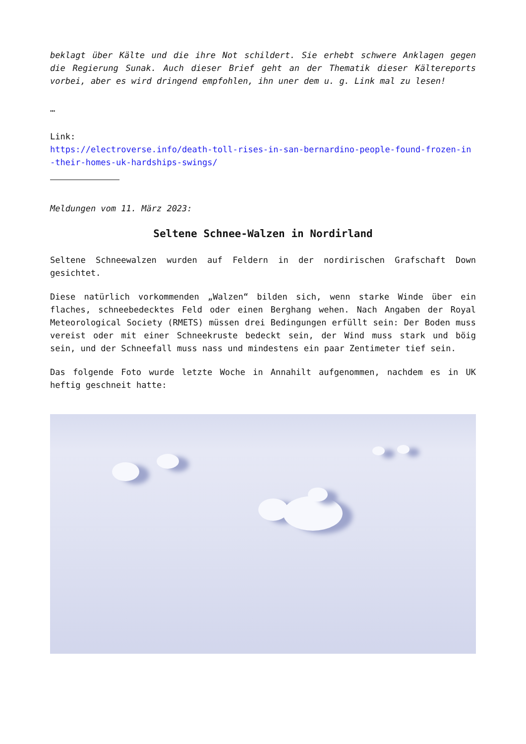beklagt über Kälte und die ihre Not schildert. Sie erhebt schwere Anklagen gegen die Regierung Sunak. Auch dieser Brief geht an der Thematik dieser Kältereports vorbei, aber es wird dringend empfohlen, ihn uner dem u. g. Link mal zu lesen!
…
Link:
https://electroverse.info/death-toll-rises-in-san-bernardino-people-found-frozen-in-their-homes-uk-hardships-swings/
Meldungen vom 11. März 2023:
Seltene Schnee-Walzen in Nordirland
Seltene Schneewalzen wurden auf Feldern in der nordirischen Grafschaft Down gesichtet.
Diese natürlich vorkommenden „Walzen“ bilden sich, wenn starke Winde über ein flaches, schneebedecktes Feld oder einen Berghang wehen. Nach Angaben der Royal Meteorological Society (RMETS) müssen drei Bedingungen erfüllt sein: Der Boden muss vereist oder mit einer Schneekruste bedeckt sein, der Wind muss stark und böig sein, und der Schneefall muss nass und mindestens ein paar Zentimeter tief sein.
Das folgende Foto wurde letzte Woche in Annahilt aufgenommen, nachdem es in UK heftig geschneit hatte: